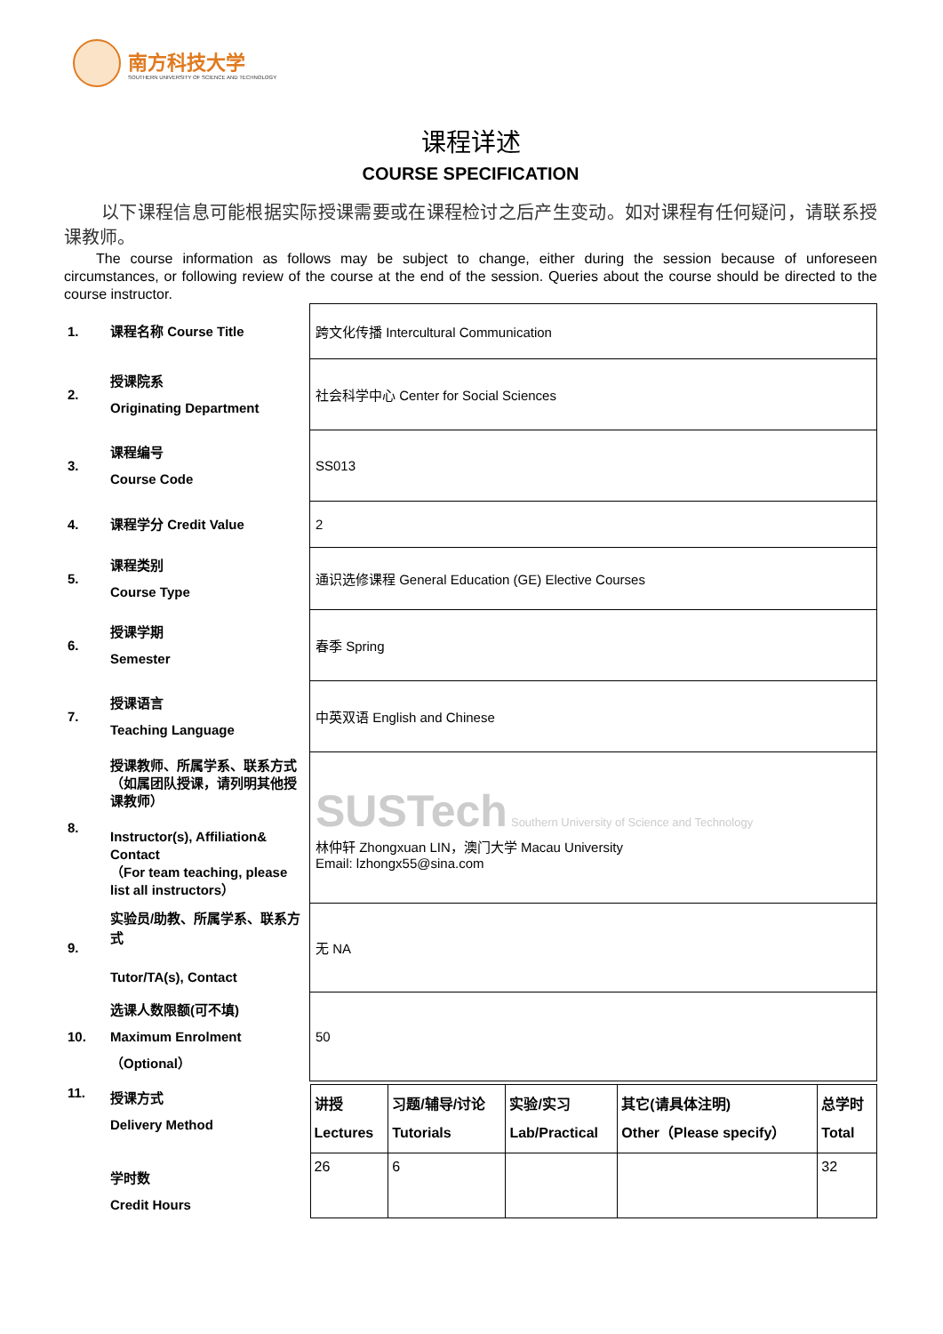南方科技大学
SOUTHERN UNIVERSITY OF SCIENCE AND TECHNOLOGY
课程详述
COURSE SPECIFICATION
以下课程信息可能根据实际授课需要或在课程检讨之后产生变动。如对课程有任何疑问，请联系授课教师。
The course information as follows may be subject to change, either during the session because of unforeseen circumstances, or following review of the course at the end of the session. Queries about the course should be directed to the course instructor.
| 1. | 课程名称 Course Title | 跨文化传播 Intercultural Communication |
| 2. | 授课院系 Originating Department | 社会科学中心 Center for Social Sciences |
| 3. | 课程编号 Course Code | SS013 |
| 4. | 课程学分 Credit Value | 2 |
| 5. | 课程类别 Course Type | 通识选修课程 General Education (GE) Elective Courses |
| 6. | 授课学期 Semester | 春季 Spring |
| 7. | 授课语言 Teaching Language | 中英双语 English and Chinese |
| 8. | 授课教师、所属学系、联系方式（如属团队授课，请列明其他授课教师） Instructor(s), Affiliation& Contact （For team teaching, please list all instructors） | SUSTech Southern University of Science and Technology 林仲轩 Zhongxuan LIN，澳门大学 Macau University Email: lzhongx55@sina.com |
| 9. | 实验员/助教、所属学系、联系方式 Tutor/TA(s), Contact | 无 NA |
| 10. | 选课人数限额(可不填) Maximum Enrolment（Optional） | 50 |
| 11. | 授课方式 Delivery Method 学时数 Credit Hours | / 讲授 Lectures / 习题/辅导/讨论 Tutorials / 实验/实习 Lab/Practical / 其它(请具体注明) Other（Please specify） / 总学时 Total / / 26 / 6 / / / 32 / |